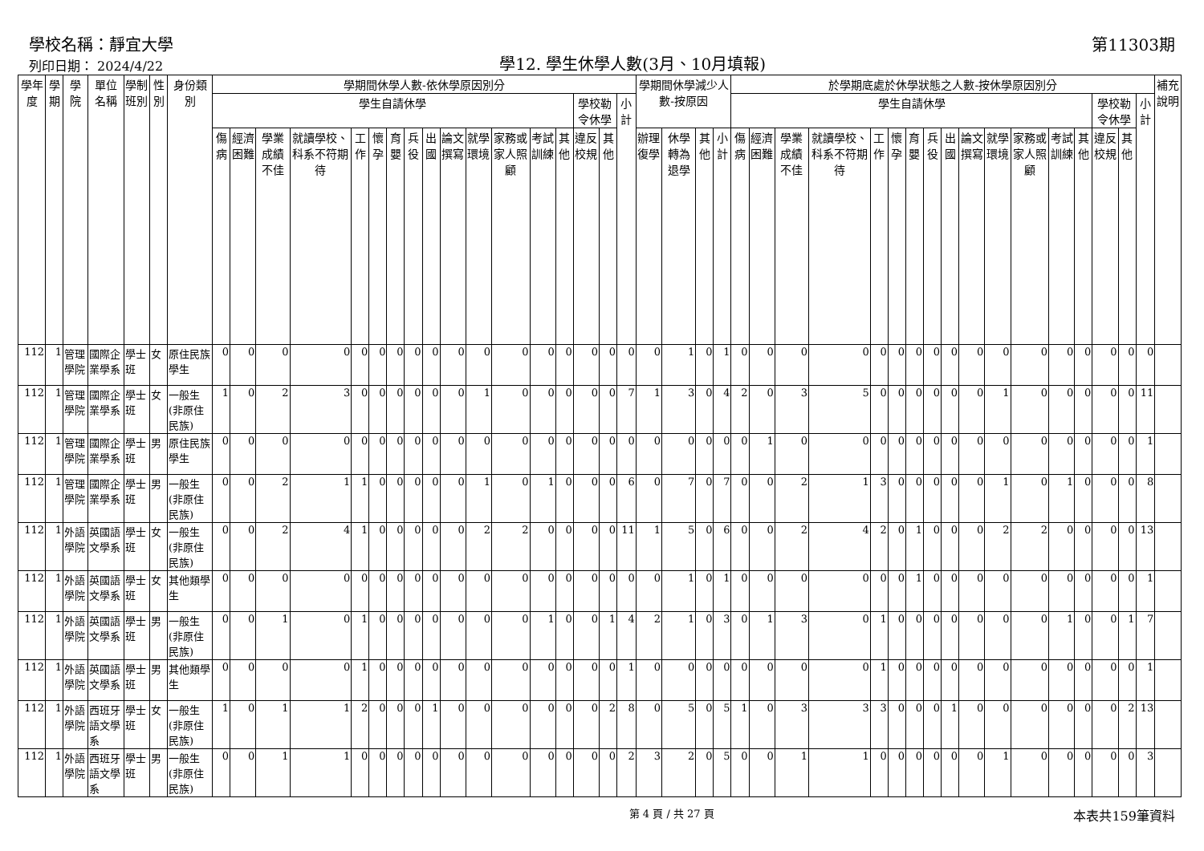學校名稱：靜宜大學
列印日期： 2024/4/22
學12. 學生休學人數(3月、10月填報)
第11303期
| 學年度 | 學期 | 學院 | 單位名稱 | 學制班別 | 性別 | 身份類別 | 學期間休學人數-依休學原因別分 | | | | | | | | | | | | | | | | | 學期間休學減少人數-按原因 | | | | 於學期底處於休學狀態之人數-按休學原因別分 | | | | | | | | | | | | | | | | | 補充說明 |
| --- | --- | --- | --- | --- | --- | --- | --- | --- | --- | --- | --- | --- | --- | --- | --- | --- | --- | --- | --- | --- | --- | --- | --- | --- | --- | --- | --- | --- | --- | --- | --- | --- | --- | --- | --- | --- | --- | --- | --- | --- | --- | --- | --- | --- | --- |
| | | | | | | | 學生自請休學 | | | | | | | | | | | | | | 學校勒令休學 | | 小計 | | | | | 學生自請休學 | | | | | | | | | | | | | | 學校勒令休學 | | 小計 | |
| | | | | | | | 傷病 | 經濟困難 | 學業成績不佳 | 就讀學校、科系不符期待 | 工作 | 懷孕 | 育嬰 | 兵役 | 出國 | 論文撰寫 | 就學環境 | 家務或家人照顧 | 考試訓練 | 其他 | 違反校規 | 其他 | | 辦理復學 | 休學轉為退學 | 其他 | 小計 | 傷病 | 經濟困難 | 學業成績不佳 | 就讀學校、科系不符期待 | 工作 | 懷孕 | 育嬰 | 兵役 | 出國 | 論文撰寫 | 就學環境 | 家務或家人照顧 | 考試訓練 | 其他 | 違反校規 | 其他 | | |
| 112 | 1 | 管理學院 | 國際企業學系 | 學士班 | 女 | 原住民族學生 | 0 | 0 | 0 | 0 | 0 | 0 | 0 | 0 | 0 | 0 | 0 | 0 | 0 | 0 | 0 | 0 | 0 | 0 | 1 | 0 | 1 | 0 | 0 | 0 | 0 | 0 | 0 | 0 | 0 | 0 | 0 | 0 | 0 | 0 | 0 | 0 | 0 | 0 | |
| 112 | 1 | 管理學院 | 國際企業學系 | 學士班 | 女 | 一般生(非原住民族) | 1 | 0 | 2 | 3 | 0 | 0 | 0 | 0 | 0 | 0 | 1 | 0 | 0 | 0 | 0 | 0 | 7 | 1 | 3 | 0 | 4 | 2 | 0 | 3 | 5 | 0 | 0 | 0 | 0 | 0 | 0 | 1 | 0 | 0 | 0 | 0 | 0 | 11 | |
| 112 | 1 | 管理學院 | 國際企業學系 | 學士班 | 男 | 原住民族學生 | 0 | 0 | 0 | 0 | 0 | 0 | 0 | 0 | 0 | 0 | 0 | 0 | 0 | 0 | 0 | 0 | 0 | 0 | 0 | 0 | 0 | 0 | 1 | 0 | 0 | 0 | 0 | 0 | 0 | 0 | 0 | 0 | 0 | 0 | 0 | 0 | 0 | 1 | |
| 112 | 1 | 管理學院 | 國際企業學系 | 學士班 | 男 | 一般生(非原住民族) | 0 | 0 | 2 | 1 | 1 | 0 | 0 | 0 | 0 | 0 | 1 | 0 | 1 | 0 | 0 | 0 | 6 | 0 | 7 | 0 | 7 | 0 | 0 | 2 | 1 | 3 | 0 | 0 | 0 | 0 | 0 | 1 | 0 | 1 | 0 | 0 | 0 | 8 | |
| 112 | 1 | 外語學院 | 英國語文學系 | 學士班 | 女 | 一般生(非原住民族) | 0 | 0 | 2 | 4 | 1 | 0 | 0 | 0 | 0 | 0 | 2 | 2 | 0 | 0 | 0 | 0 | 11 | 1 | 5 | 0 | 6 | 0 | 0 | 2 | 4 | 2 | 0 | 1 | 0 | 0 | 0 | 2 | 2 | 0 | 0 | 0 | 0 | 13 | |
| 112 | 1 | 外語學院 | 英國語文學系 | 學士班 | 女 | 其他類學生 | 0 | 0 | 0 | 0 | 0 | 0 | 0 | 0 | 0 | 0 | 0 | 0 | 0 | 0 | 0 | 0 | 0 | 0 | 1 | 0 | 1 | 0 | 0 | 0 | 0 | 0 | 0 | 1 | 0 | 0 | 0 | 0 | 0 | 0 | 0 | 0 | 0 | 1 | |
| 112 | 1 | 外語學院 | 英國語文學系 | 學士班 | 男 | 一般生(非原住民族) | 0 | 0 | 1 | 0 | 1 | 0 | 0 | 0 | 0 | 0 | 0 | 0 | 1 | 0 | 0 | 1 | 4 | 2 | 1 | 0 | 3 | 0 | 1 | 3 | 0 | 1 | 0 | 0 | 0 | 0 | 0 | 0 | 0 | 1 | 0 | 0 | 1 | 7 | |
| 112 | 1 | 外語學院 | 英國語文學系 | 學士班 | 男 | 其他類學生 | 0 | 0 | 0 | 0 | 1 | 0 | 0 | 0 | 0 | 0 | 0 | 0 | 0 | 0 | 0 | 0 | 1 | 0 | 0 | 0 | 0 | 0 | 0 | 0 | 0 | 1 | 0 | 0 | 0 | 0 | 0 | 0 | 0 | 0 | 0 | 0 | 0 | 1 | |
| 112 | 1 | 外語學院 | 西班牙語文學系 | 學士班 | 女 | 一般生(非原住民族) | 1 | 0 | 1 | 1 | 2 | 0 | 0 | 0 | 1 | 0 | 0 | 0 | 0 | 0 | 0 | 2 | 8 | 0 | 5 | 0 | 5 | 1 | 0 | 3 | 3 | 3 | 0 | 0 | 0 | 1 | 0 | 0 | 0 | 0 | 0 | 0 | 2 | 13 | |
| 112 | 1 | 外語學院 | 西班牙語文學系 | 學士班 | 男 | 一般生(非原住民族) | 0 | 0 | 1 | 1 | 0 | 0 | 0 | 0 | 0 | 0 | 0 | 0 | 0 | 0 | 0 | 0 | 2 | 3 | 2 | 0 | 5 | 0 | 0 | 1 | 1 | 0 | 0 | 0 | 0 | 0 | 0 | 1 | 0 | 0 | 0 | 0 | 0 | 3 | |
第 4 頁 / 共 27 頁 本表共159筆資料